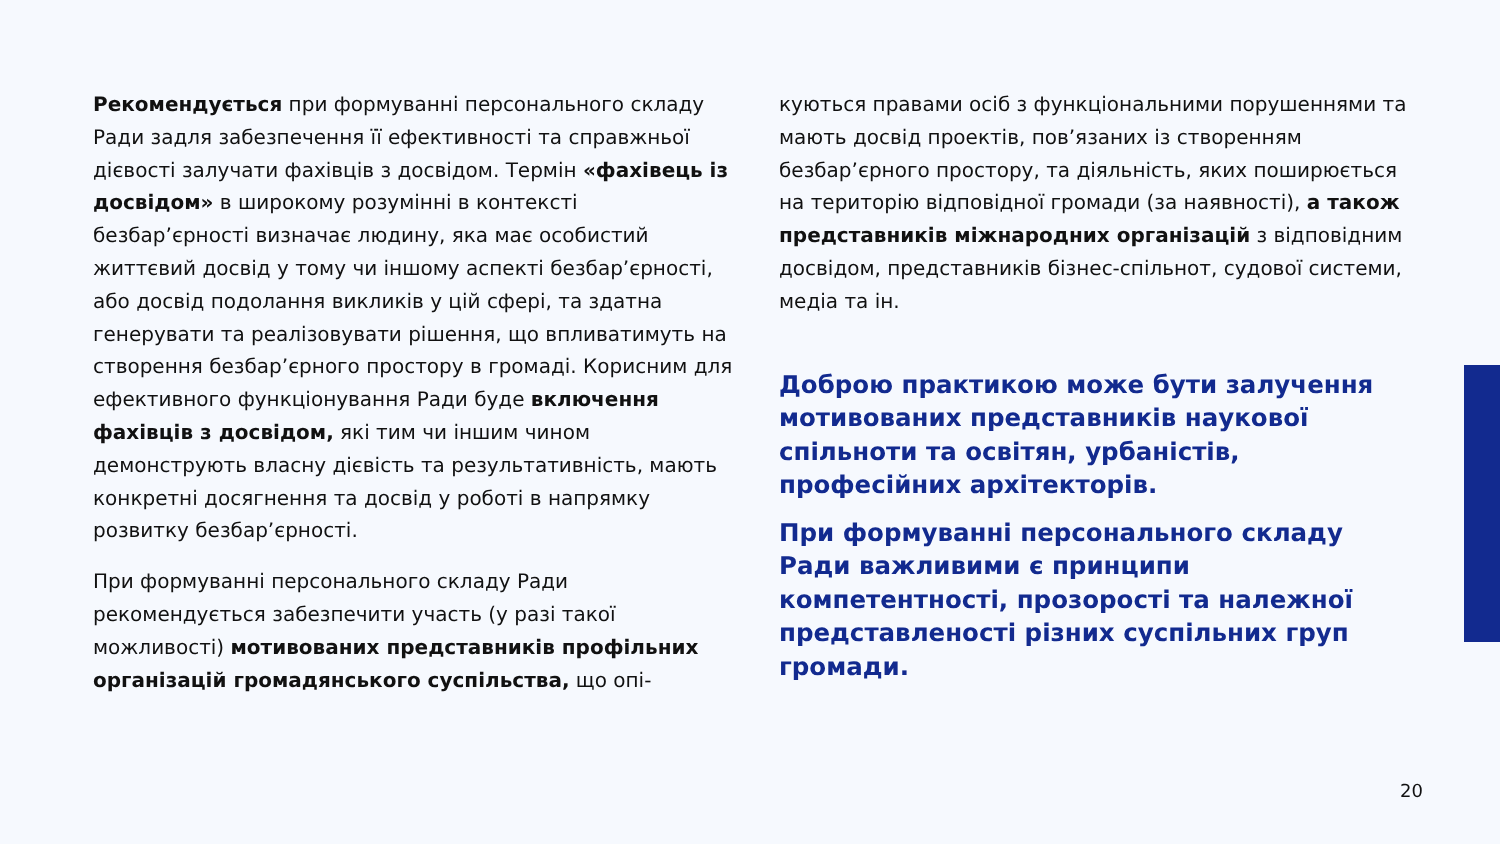Рекомендується при формуванні персонального складу Ради задля забезпечення її ефективності та справжньої дієвості залучати фахівців з досвідом. Термін «фахівець із досвідом» в широкому розумінні в контексті безбар’єрності визначає людину, яка має особистий життєвий досвід у тому чи іншому аспекті безбар’єрності, або досвід подолання викликів у цій сфері, та здатна генерувати та реалізовувати рішення, що впливатимуть на створення безбар’єрного простору в громаді. Корисним для ефективного функціонування Ради буде включення фахівців з досвідом, які тим чи іншим чином демонструють власну дієвість та результативність, мають конкретні досягнення та досвід у роботі в напрямку розвитку безбар’єрності.
При формуванні персонального складу Ради рекомендується забезпечити участь (у разі такої можливості) мотивованих представників профільних організацій громадянського суспільства, що опі-
куються правами осіб з функціональними порушеннями та мають досвід проектів, пов’язаних із створенням безбар’єрного простору, та діяльність, яких поширюється на територію відповідної громади (за наявності), а також представників міжнародних організацій з відповідним досвідом, представників бізнес-спільнот, судової системи, медіа та ін.
Доброю практикою може бути залучення мотивованих представників наукової спільноти та освітян, урбаністів, професійних архітекторів.
При формуванні персонального складу Ради важливими є принципи компетентності, прозорості та належної представленості різних суспільних груп громади.
20